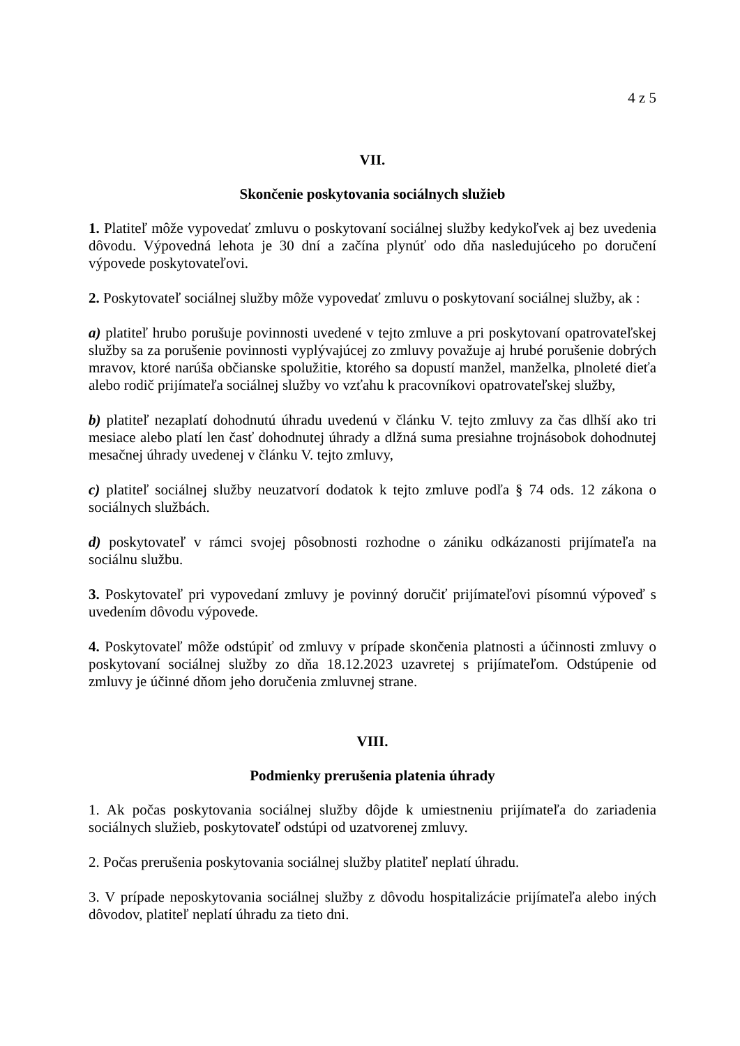4 z 5
VII.
Skončenie poskytovania sociálnych služieb
1. Platiteľ môže vypovedať zmluvu o poskytovaní sociálnej služby kedykoľvek aj bez uvedenia dôvodu. Výpovedná lehota je 30 dní a začína plynúť odo dňa nasledujúceho po doručení výpovede poskytovateľovi.
2. Poskytovateľ sociálnej služby môže vypovedať zmluvu o poskytovaní sociálnej služby, ak :
a) platiteľ hrubo porušuje povinnosti uvedené v tejto zmluve a pri poskytovaní opatrovateľskej služby sa za porušenie povinnosti vyplývajúcej zo zmluvy považuje aj hrubé porušenie dobrých mravov, ktoré narúša občianske spolužitie, ktorého sa dopustí manžel, manželka, plnoleté dieťa alebo rodič prijímateľa sociálnej služby vo vzťahu k pracovníkovi opatrovateľskej služby,
b) platiteľ nezaplatí dohodnutú úhradu uvedenú v článku V. tejto zmluvy za čas dlhší ako tri mesiace alebo platí len časť dohodnutej úhrady a dlžná suma presiahne trojnásobok dohodnutej mesačnej úhrady uvedenej v článku V. tejto zmluvy,
c) platiteľ sociálnej služby neuzatvorí dodatok k tejto zmluve podľa § 74 ods. 12 zákona o sociálnych službách.
d) poskytovateľ v rámci svojej pôsobnosti rozhodne o zániku odkázanosti prijímateľa na sociálnu službu.
3. Poskytovateľ pri vypovedaní zmluvy je povinný doručiť prijímateľovi písomnú výpoveď s uvedením dôvodu výpovede.
4. Poskytovateľ môže odstúpiť od zmluvy v prípade skončenia platnosti a účinnosti zmluvy o poskytovaní sociálnej služby zo dňa 18.12.2023 uzavretej s prijímateľom. Odstúpenie od zmluvy je účinné dňom jeho doručenia zmluvnej strane.
VIII.
Podmienky prerušenia platenia úhrady
1. Ak počas poskytovania sociálnej služby dôjde k umiestneniu prijímateľa do zariadenia sociálnych služieb, poskytovateľ odstúpi od uzatvorenej zmluvy.
2. Počas prerušenia poskytovania sociálnej služby platiteľ neplatí úhradu.
3. V prípade neposkytovania sociálnej služby z dôvodu hospitalizácie prijímateľa alebo iných dôvodov, platiteľ neplatí úhradu za tieto dni.